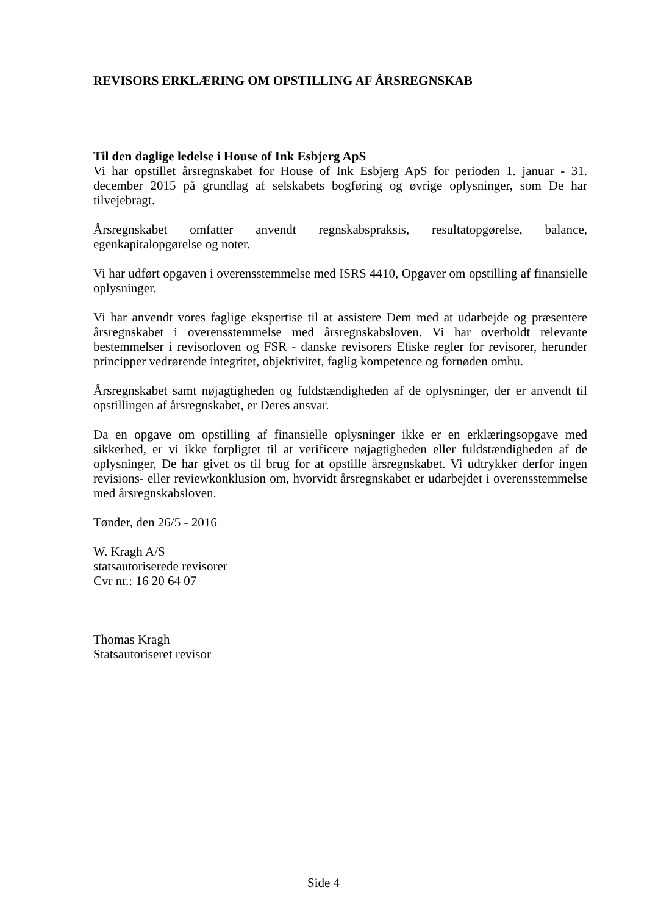REVISORS ERKLÆRING OM OPSTILLING AF ÅRSREGNSKAB
Til den daglige ledelse i House of Ink Esbjerg ApS
Vi har opstillet årsregnskabet for House of Ink Esbjerg ApS for perioden 1. januar - 31. december 2015 på grundlag af selskabets bogføring og øvrige oplysninger, som De har tilvejebragt.
Årsregnskabet omfatter anvendt regnskabspraksis, resultatopgørelse, balance, egenkapitalopgørelse og noter.
Vi har udført opgaven i overensstemmelse med ISRS 4410, Opgaver om opstilling af finansielle oplysninger.
Vi har anvendt vores faglige ekspertise til at assistere Dem med at udarbejde og præsentere årsregnskabet i overensstemmelse med årsregnskabsloven. Vi har overholdt relevante bestemmelser i revisorloven og FSR - danske revisorers Etiske regler for revisorer, herunder principper vedrørende integritet, objektivitet, faglig kompetence og fornøden omhu.
Årsregnskabet samt nøjagtigheden og fuldstændigheden af de oplysninger, der er anvendt til opstillingen af årsregnskabet, er Deres ansvar.
Da en opgave om opstilling af finansielle oplysninger ikke er en erklæringsopgave med sikkerhed, er vi ikke forpligtet til at verificere nøjagtigheden eller fuldstændigheden af de oplysninger, De har givet os til brug for at opstille årsregnskabet. Vi udtrykker derfor ingen revisions- eller reviewkonklusion om, hvorvidt årsregnskabet er udarbejdet i overensstemmelse med årsregnskabsloven.
Tønder, den 26/5 - 2016
W. Kragh A/S
statsautoriserede revisorer
Cvr nr.: 16 20 64 07
Thomas Kragh
Statsautoriseret revisor
Side 4